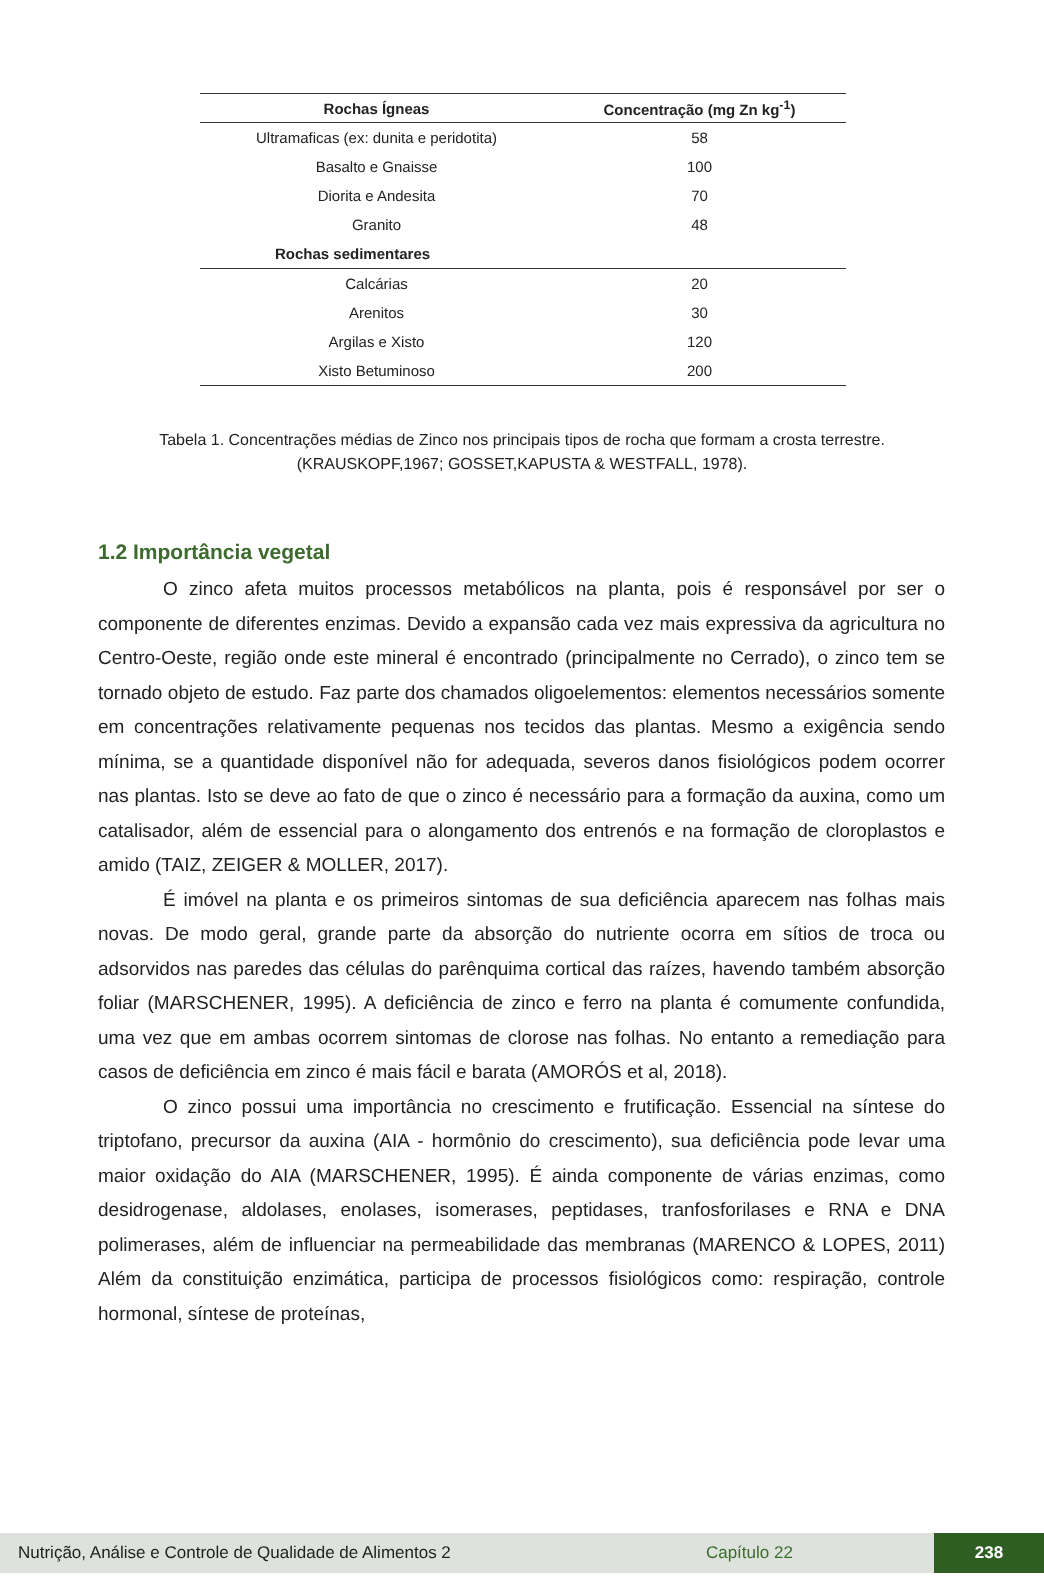| Rochas Ígneas | Concentração (mg Zn kg<sup>-1</sup>) |
| --- | --- |
| Ultramaficas (ex: dunita e peridotita) | 58 |
| Basalto e Gnaisse | 100 |
| Diorita e Andesita | 70 |
| Granito | 48 |
| Rochas sedimentares | |
| Calcárias | 20 |
| Arenitos | 30 |
| Argilas e Xisto | 120 |
| Xisto Betuminoso | 200 |
Tabela 1. Concentrações médias de Zinco nos principais tipos de rocha que formam a crosta terrestre. (KRAUSKOPF,1967; GOSSET,KAPUSTA & WESTFALL, 1978).
1.2 Importância vegetal
O zinco afeta muitos processos metabólicos na planta, pois é responsável por ser o componente de diferentes enzimas. Devido a expansão cada vez mais expressiva da agricultura no Centro-Oeste, região onde este mineral é encontrado (principalmente no Cerrado), o zinco tem se tornado objeto de estudo. Faz parte dos chamados oligoelementos: elementos necessários somente em concentrações relativamente pequenas nos tecidos das plantas. Mesmo a exigência sendo mínima, se a quantidade disponível não for adequada, severos danos fisiológicos podem ocorrer nas plantas. Isto se deve ao fato de que o zinco é necessário para a formação da auxina, como um catalisador, além de essencial para o alongamento dos entrenós e na formação de cloroplastos e amido (TAIZ, ZEIGER & MOLLER, 2017).
É imóvel na planta e os primeiros sintomas de sua deficiência aparecem nas folhas mais novas. De modo geral, grande parte da absorção do nutriente ocorra em sítios de troca ou adsorvidos nas paredes das células do parênquima cortical das raízes, havendo também absorção foliar (MARSCHENER, 1995). A deficiência de zinco e ferro na planta é comumente confundida, uma vez que em ambas ocorrem sintomas de clorose nas folhas. No entanto a remediação para casos de deficiência em zinco é mais fácil e barata (AMORÓS et al, 2018).
O zinco possui uma importância no crescimento e frutificação. Essencial na síntese do triptofano, precursor da auxina (AIA - hormônio do crescimento), sua deficiência pode levar uma maior oxidação do AIA (MARSCHENER, 1995). É ainda componente de várias enzimas, como desidrogenase, aldolases, enolases, isomerases, peptidases, tranfosforilases e RNA e DNA polimerases, além de influenciar na permeabilidade das membranas (MARENCO & LOPES, 2011) Além da constituição enzimática, participa de processos fisiológicos como: respiração, controle hormonal, síntese de proteínas,
Nutrição, Análise e Controle de Qualidade de Alimentos 2 Capítulo 22 238